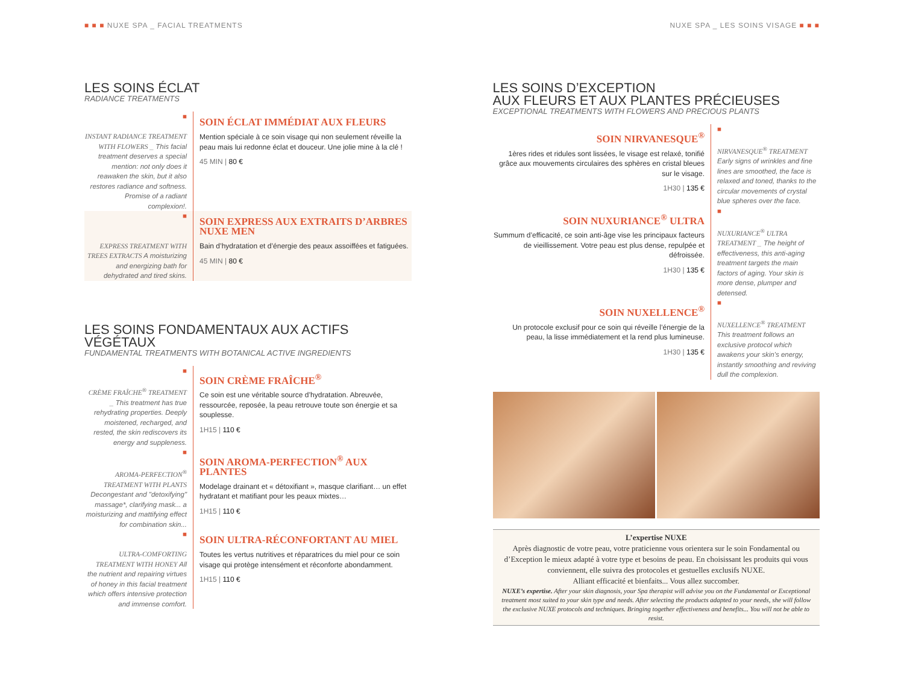■ ■ ■ NUXE SPA _ FACIAL TREATMENTS
LES SOINS ÉCLAT
RADIANCE TREATMENTS
■
INSTANT RADIANCE TREATMENT WITH FLOWERS _ This facial treatment deserves a special mention: not only does it reawaken the skin, but it also restores radiance and softness. Promise of a radiant complexion!.
SOIN ÉCLAT IMMÉDIAT AUX FLEURS
Mention spéciale à ce soin visage qui non seulement réveille la peau mais lui redonne éclat et douceur. Une jolie mine à la clé !
45 MIN | 80 €
■
EXPRESS TREATMENT WITH TREES EXTRACTS A moisturizing and energizing bath for dehydrated and tired skins.
SOIN EXPRESS AUX EXTRAITS D’ARBRES NUXE MEN
Bain d’hydratation et d’énergie des peaux assoiffées et fatiguées.
45 MIN | 80 €
LES SOINS FONDAMENTAUX AUX ACTIFS VÉGÉTAUX
FUNDAMENTAL TREATMENTS WITH BOTANICAL ACTIVE INGREDIENTS
■
CRÈME FRAÎCHE<sup>®</sup> TREATMENT _ This treatment has true rehydrating properties. Deeply moistened, recharged, and rested, the skin rediscovers its energy and suppleness.
SOIN CRÈME FRAÎCHE<sup>®</sup>
Ce soin est une véritable source d’hydratation. Abreuvée, ressourcée, reposée, la peau retrouve toute son énergie et sa souplesse.
1H15 | 110 €
■
AROMA-PERFECTION<sup>®</sup> TREATMENT WITH PLANTS Decongestant and "detoxifying" massage*, clarifying mask... a moisturizing and mattifying effect for combination skin...
SOIN AROMA-PERFECTION<sup>®</sup> AUX PLANTES
Modelage drainant et « détoxifiant », masque clarifiant… un effet hydratant et matifiant pour les peaux mixtes…
1H15 | 110 €
■
ULTRA-COMFORTING TREATMENT WITH HONEY All the nutrient and repairing virtues of honey in this facial treatment which offers intensive protection and immense comfort.
SOIN ULTRA-RÉCONFORTANT AU MIEL
Toutes les vertus nutritives et réparatrices du miel pour ce soin visage qui protège intensément et réconforte abondamment.
1H15 | 110 €
NUXE SPA _ LES SOINS VISAGE ■ ■ ■
LES SOINS D’EXCEPTION
AUX FLEURS ET AUX PLANTES PRÉCIEUSES
EXCEPTIONAL TREATMENTS WITH FLOWERS AND PRECIOUS PLANTS
SOIN NIRVANESQUE<sup>®</sup>
1ères rides et ridules sont lissées, le visage est relaxé, tonifié grâce aux mouvements circulaires des sphères en cristal bleues sur le visage.
1H30 | 135 €
■
NIRVANESQUE<sup>®</sup> TREATMENT Early signs of wrinkles and fine lines are smoothed, the face is relaxed and toned, thanks to the circular movements of crystal blue spheres over the face.
SOIN NUXURIANCE<sup>®</sup> ULTRA
Summum d’efficacité, ce soin anti-âge vise les principaux facteurs de vieillissement. Votre peau est plus dense, repulpée et défroissée.
1H30 | 135 €
■
NUXURIANCE<sup>®</sup> ULTRA TREATMENT _ The height of effectiveness, this anti-aging treatment targets the main factors of aging. Your skin is more dense, plumper and detensed.
SOIN NUXELLENCE<sup>®</sup>
Un protocole exclusif pour ce soin qui réveille l’énergie de la peau, la lisse immédiatement et la rend plus lumineuse.
1H30 | 135 €
■
NUXELLENCE<sup>®</sup> TREATMENT This treatment follows an exclusive protocol which awakens your skin’s energy, instantly smoothing and reviving dull the complexion.
L’expertise NUXE
Après diagnostic de votre peau, votre praticienne vous orientera sur le soin Fondamental ou d’Exception le mieux adapté à votre type et besoins de peau. En choisissant les produits qui vous conviennent, elle suivra des protocoles et gestuelles exclusifs NUXE.
Alliant efficacité et bienfaits... Vous allez succomber.
NUXE’s expertise. After your skin diagnosis, your Spa therapist will advise you on the Fundamental or Exceptional treatment most suited to your skin type and needs. After selecting the products adapted to your needs, she will follow the exclusive NUXE protocols and techniques. Bringing together effectiveness and benefits... You will not be able to resist.